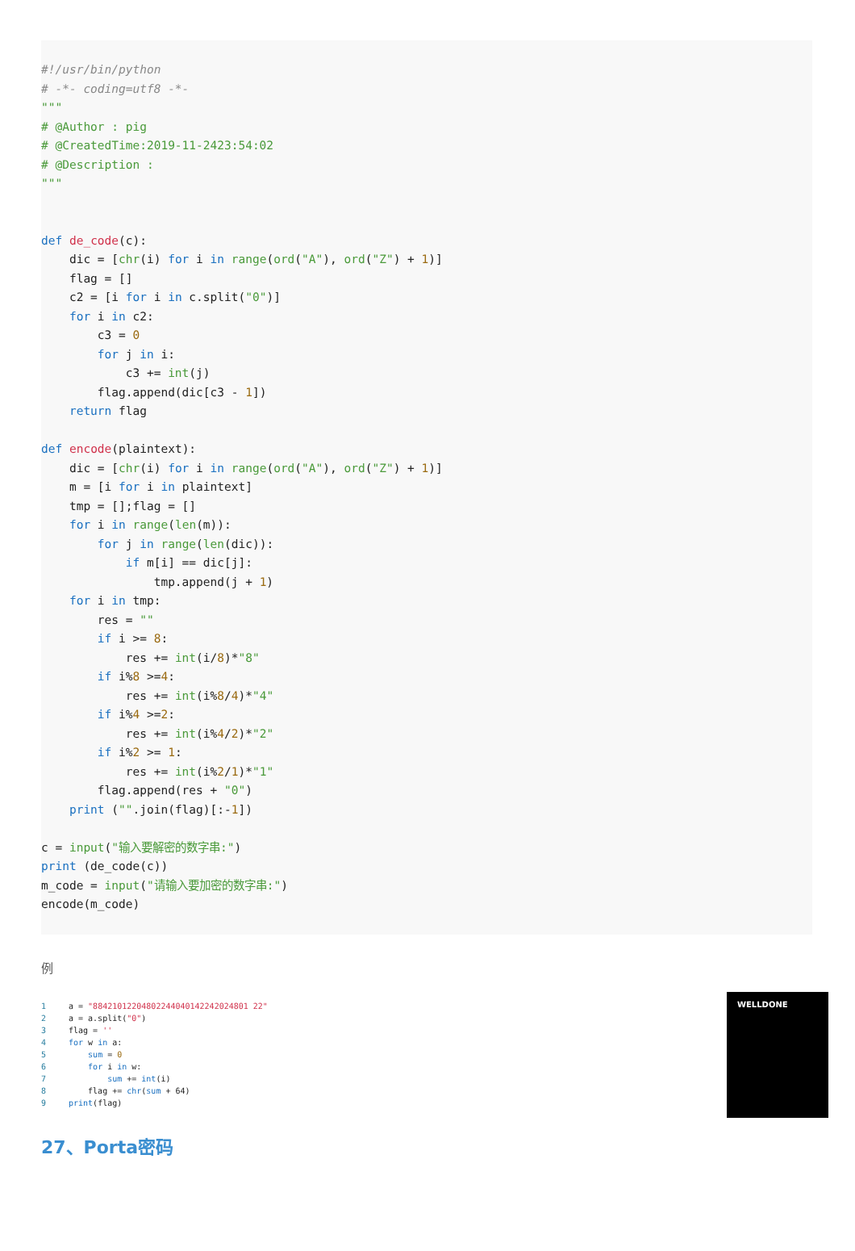#!/usr/bin/python # -*- coding=utf8 -*- """ # @Author : pig # @CreatedTime:2019-11-2423:54:02 # @Description : """ def de_code(c): dic = [chr(i) for i in range(ord("A"), ord("Z") + 1)] flag = [] c2 = [i for i in c.split("0")] for i in c2: c3 = 0 for j in i: c3 += int(j) flag.append(dic[c3 - 1]) return flag def encode(plaintext): dic = [chr(i) for i in range(ord("A"), ord("Z") + 1)] m = [i for i in plaintext] tmp = [];flag = [] for i in range(len(m)): for j in range(len(dic)): if m[i] == dic[j]: tmp.append(j + 1) for i in tmp: res = "" if i >= 8: res += int(i/8)*"8" if i%8 >=4: res += int(i%8/4)*"4" if i%4 >=2: res += int(i%4/2)*"2" if i%2 >= 1: res += int(i%2/1)*"1" flag.append(res + "0") print ("".join(flag)[:-1]) c = input("输入要解密的数字串:") print (de_code(c)) m_code = input("请输入要加密的数字串:") encode(m_code)
例
1 a = "88421012204802244040142242024801 22" 2 a = a.split("0") 3 flag = '' 4 for w in a: 5 sum = 0 6 for i in w: 7 sum += int(i) 8 flag += chr(sum + 64) 9 print(flag)
WELLDONE
27、Porta密码